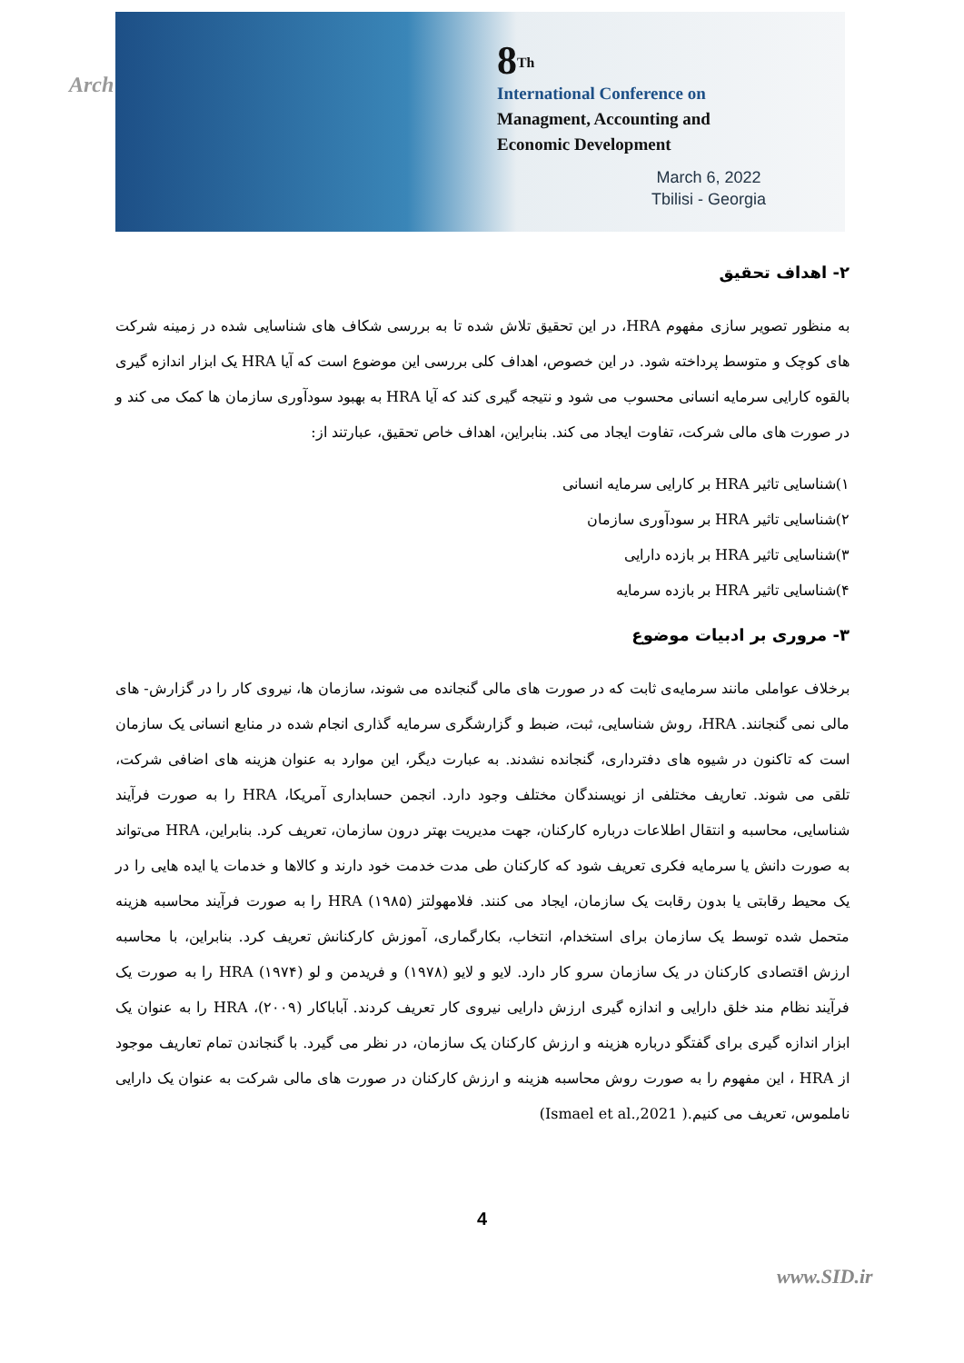Arch
8<sup>Th</sup>
International Conference on
Managment, Accounting and
Economic Development
March 6, 2022
Tbilisi - Georgia
۲- اهداف تحقیق
به منظور تصویر سازی مفهوم HRA، در این تحقیق تلاش شده تا به بررسی شکاف های شناسایی شده در زمینه شرکت های کوچک و متوسط پرداخته شود. در این خصوص، اهداف کلی بررسی این موضوع است که آیا HRA یک ابزار اندازه گیری بالقوه کارایی سرمایه انسانی محسوب می شود و نتیجه گیری کند که آیا HRA به بهبود سودآوری سازمان ها کمک می کند و در صورت های مالی شرکت، تفاوت ایجاد می کند. بنابراین، اهداف خاص تحقیق، عبارتند از:
۱)شناسایی تاثیر HRA بر کارایی سرمایه انسانی
۲)شناسایی تاثیر HRA بر سودآوری سازمان
۳)شناسایی تاثیر HRA بر بازده دارایی
۴)شناسایی تاثیر HRA بر بازده سرمایه
۳- مروری بر ادبیات موضوع
برخلاف عواملی مانند سرمایه‌ی ثابت که در صورت های مالی گنجانده می شوند، سازمان ها، نیروی کار را در گزارش- های مالی نمی گنجانند. HRA، روش شناسایی، ثبت، ضبط و گزارشگری سرمایه گذاری انجام شده در منابع انسانی یک سازمان است که تاکنون در شیوه های دفترداری، گنجانده نشدند. به عبارت دیگر، این موارد به عنوان هزینه های اضافی شرکت، تلقی می شوند. تعاریف مختلفی از نویسندگان مختلف وجود دارد. انجمن حسابداری آمریکا، HRA را به صورت فرآیند شناسایی، محاسبه و انتقال اطلاعات درباره کارکنان، جهت مدیریت بهتر درون سازمان، تعریف کرد. بنابراین، HRA می‌تواند به صورت دانش یا سرمایه فکری تعریف شود که کارکنان طی مدت خدمت خود دارند و کالاها و خدمات یا ایده هایی را در یک محیط رقابتی یا بدون رقابت یک سازمان، ایجاد می کنند. فلامهولتز (۱۹۸۵) HRA را به صورت فرآیند محاسبه هزینه متحمل شده توسط یک سازمان برای استخدام، انتخاب، بکارگماری، آموزش کارکنانش تعریف کرد. بنابراین، با محاسبه ارزش اقتصادی کارکنان در یک سازمان سرو کار دارد. لایو و لایو (۱۹۷۸) و فریدمن و لو (۱۹۷۴) HRA را به صورت یک فرآیند نظام مند خلق دارایی و اندازه گیری ارزش دارایی نیروی کار تعریف کردند. آباباکار (۲۰۰۹)، HRA را به عنوان یک ابزار اندازه گیری برای گفتگو درباره هزینه و ارزش کارکنان یک سازمان، در نظر می گیرد. با گنجاندن تمام تعاریف موجود از HRA ، این مفهوم را به صورت روش محاسبه هزینه و ارزش کارکنان در صورت های مالی شرکت به عنوان یک دارایی ناملموس، تعریف می کنیم.( Ismael et al.,2021)
4
www.SID.ir